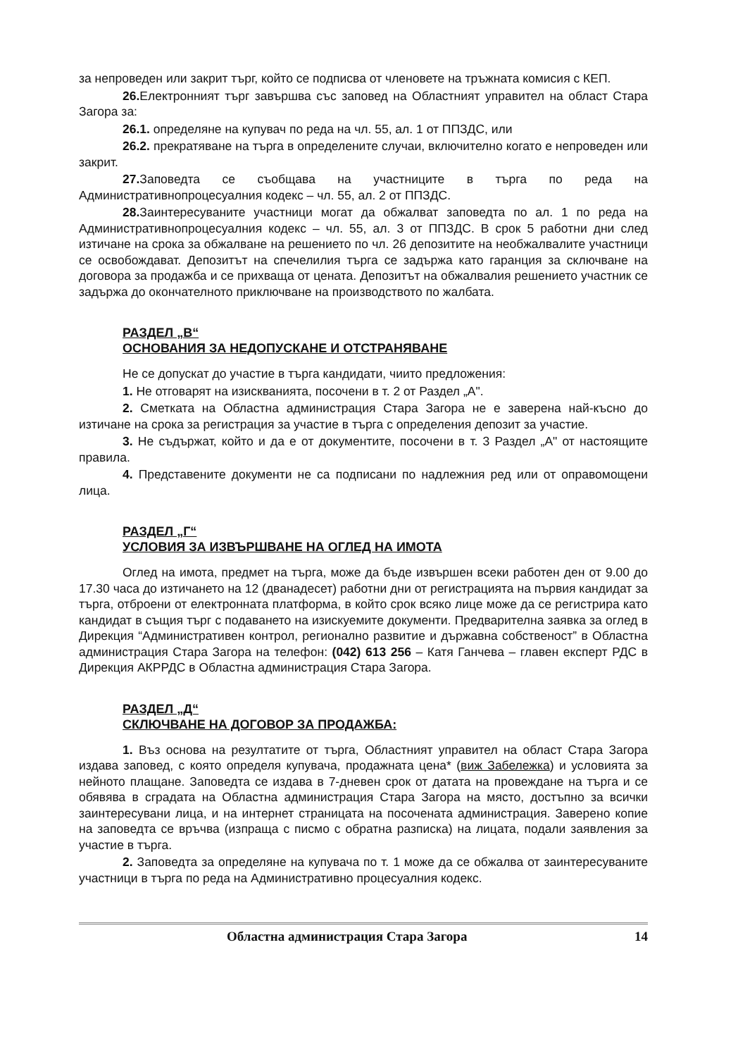за непроведен или закрит търг, който се подписва от членовете на тръжната комисия с КЕП.
26. Електронният търг завършва със заповед на Областният управител на област Стара Загора за:
26.1. определяне на купувач по реда на чл. 55, ал. 1 от ППЗДС, или
26.2. прекратяване на търга в определените случаи, включително когато е непроведен или закрит.
27. Заповедта се съобщава на участниците в търга по реда на Административнопроцесуалния кодекс – чл. 55, ал. 2 от ППЗДС.
28. Заинтересуваните участници могат да обжалват заповедта по ал. 1 по реда на Административнопроцесуалния кодекс – чл. 55, ал. 3 от ППЗДС. В срок 5 работни дни след изтичане на срока за обжалване на решението по чл. 26 депозитите на необжалвалите участници се освобождават. Депозитът на спечелилия търга се задържа като гаранция за сключване на договора за продажба и се прихваща от цената. Депозитът на обжалвалия решението участник се задържа до окончателното приключване на производството по жалбата.
РАЗДЕЛ „В“
ОСНОВАНИЯ ЗА НЕДОПУСКАНЕ И ОТСТРАНЯВАНЕ
Не се допускат до участие в търга кандидати, чиито предложения:
1. Не отговарят на изискванията, посочени в т. 2 от Раздел „А".
2. Сметката на Областна администрация Стара Загора не е заверена най-късно до изтичане на срока за регистрация за участие в търга с определения депозит за участие.
3. Не съдържат, който и да е от документите, посочени в т. 3 Раздел „А" от настоящите правила.
4. Представените документи не са подписани по надлежния ред или от оправомощени лица.
РАЗДЕЛ „Г“
УСЛОВИЯ ЗА ИЗВЪРШВАНЕ НА ОГЛЕД НА ИМОТА
Оглед на имота, предмет на търга, може да бъде извършен всеки работен ден от 9.00 до 17.30 часа до изтичането на 12 (дванадесет) работни дни от регистрацията на първия кандидат за търга, отброени от електронната платформа, в който срок всяко лице може да се регистрира като кандидат в същия търг с подаването на изискуемите документи. Предварителна заявка за оглед в Дирекция “Административен контрол, регионално развитие и държавна собственост” в Областна администрация Стара Загора на телефон: (042) 613 256 – Катя Ганчева – главен експерт РДС в Дирекция АКРРДС в Областна администрация Стара Загора.
РАЗДЕЛ „Д“
СКЛЮЧВАНЕ НА ДОГОВОР ЗА ПРОДАЖБА:
1. Въз основа на резултатите от търга, Областният управител на област Стара Загора издава заповед, с която определя купувача, продажната цена* (виж Забележка) и условията за нейното плащане. Заповедта се издава в 7-дневен срок от датата на провеждане на търга и се обявява в сградата на Областна администрация Стара Загора на място, достъпно за всички заинтересувани лица, и на интернет страницата на посочената администрация. Заверено копие на заповедта се връчва (изпраща с писмо с обратна разписка) на лицата, подали заявления за участие в търга.
2. Заповедта за определяне на купувача по т. 1 може да се обжалва от заинтересуваните участници в търга по реда на Административно процесуалния кодекс.
Областна администрация Стара Загора 14